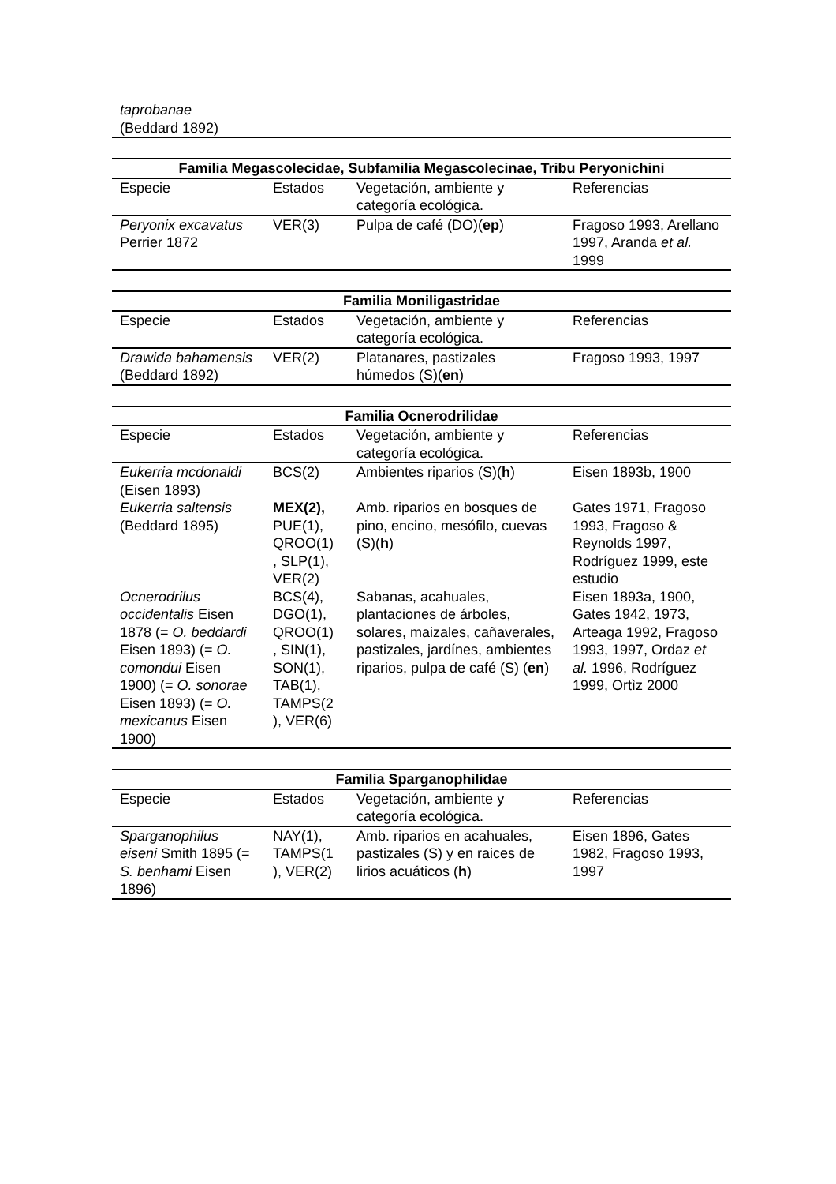| taprobanae (Beddard 1892) |
| Familia Megascolecidae, Subfamilia Megascolecinae, Tribu Peryonichini | | | |
| --- | --- | --- | --- |
| Especie | Estados | Vegetación, ambiente y categoría ecológica. | Referencias |
| Peryonix excavatus Perrier 1872 | VER(3) | Pulpa de café (DO)( ep ) | Fragoso 1993, Arellano 1997, Aranda et al. 1999 |
| Familia Moniligastridae | | | |
| --- | --- | --- | --- |
| Especie | Estados | Vegetación, ambiente y categoría ecológica. | Referencias |
| Drawida bahamensis (Beddard 1892) | VER(2) | Platanares, pastizales húmedos (S)( en ) | Fragoso 1993, 1997 |
| Familia Ocnerodrilidae | | | |
| --- | --- | --- | --- |
| Especie | Estados | Vegetación, ambiente y categoría ecológica. | Referencias |
| Eukerria mcdonaldi (Eisen 1893) | BCS(2) | Ambientes riparios (S)( h ) | Eisen 1893b, 1900 |
| Eukerria saltensis (Beddard 1895) | MEX(2), PUE(1), QROO(1) , SLP(1), VER(2) | Amb. riparios en bosques de pino, encino, mesófilo, cuevas (S)( h ) | Gates 1971, Fragoso 1993, Fragoso & Reynolds 1997, Rodríguez 1999, este estudio |
| Ocnerodrilus occidentalis Eisen 1878 (= O. beddardi Eisen 1893) (= O. comondui Eisen 1900) (= O. sonorae Eisen 1893) (= O. mexicanus Eisen 1900) | BCS(4), DGO(1), QROO(1) , SIN(1), SON(1), TAB(1), TAMPS(2 ), VER(6) | Sabanas, acahuales, plantaciones de árboles, solares, maizales, cañaverales, pastizales, jardínes, ambientes riparios, pulpa de café (S) ( en ) | Eisen 1893a, 1900, Gates 1942, 1973, Arteaga 1992, Fragoso 1993, 1997, Ordaz et al. 1996, Rodríguez 1999, Ortìz 2000 |
| Familia Sparganophilidae | | | |
| --- | --- | --- | --- |
| Especie | Estados | Vegetación, ambiente y categoría ecológica. | Referencias |
| Sparganophilus eiseni Smith 1895 (= S. benhami Eisen 1896) | NAY(1), TAMPS(1 ), VER(2) | Amb. riparios en acahuales, pastizales (S) y en raices de lirios acuáticos ( h ) | Eisen 1896, Gates 1982, Fragoso 1993, 1997 |